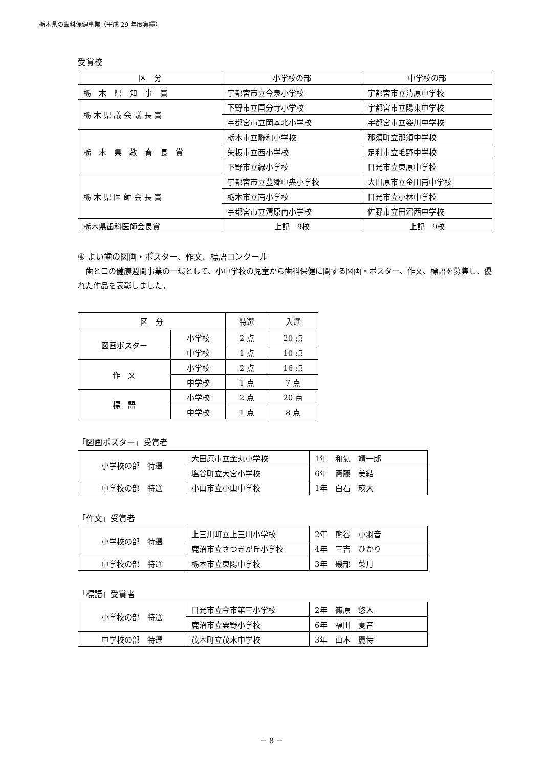栃木県の歯科保健事業（平成 29 年度実績）
受賞校
| 区 分 | 小学校の部 | 中学校の部 |
| --- | --- | --- |
| 栃 木 県 知 事 賞 | 宇都宮市立今泉小学校 | 宇都宮市立清原中学校 |
| 栃 木 県 議 会 議 長 賞 | 下野市立国分寺小学校 | 宇都宮市立陽東中学校 |
| | 宇都宮市立岡本北小学校 | 宇都宮市立姿川中学校 |
| 栃 木 県 教 育 長 賞 | 栃木市立静和小学校 | 那須町立那須中学校 |
| | 矢板市立西小学校 | 足利市立毛野中学校 |
| | 下野市立緑小学校 | 日光市立東原中学校 |
| 栃 木 県 医 師 会 長 賞 | 宇都宮市立豊郷中央小学校 | 大田原市立金田南中学校 |
| | 栃木市立南小学校 | 日光市立小林中学校 |
| | 宇都宮市立清原南小学校 | 佐野市立田沼西中学校 |
| 栃木県歯科医師会長賞 | 上記 9校 | 上記 9校 |
④ よい歯の図画・ポスター、作文、標語コンクール
　歯と口の健康週間事業の一環として、小中学校の児童から歯科保健に関する図画・ポスター、作文、標語を募集し、優れた作品を表彰しました。
| 区 分 | | 特選 | 入選 |
| --- | --- | --- | --- |
| 図画ポスター | 小学校 | 2 点 | 20 点 |
| | 中学校 | 1 点 | 10 点 |
| 作 文 | 小学校 | 2 点 | 16 点 |
| | 中学校 | 1 点 | 7 点 |
| 標 語 | 小学校 | 2 点 | 20 点 |
| | 中学校 | 1 点 | 8 点 |
「図画ポスター」受賞者
| 小学校の部 特選 | 大田原市立金丸小学校 | 1年 和氣 靖一郎 |
| | 塩谷町立大宮小学校 | 6年 斎藤 美結 |
| 中学校の部 特選 | 小山市立小山中学校 | 1年 白石 瑛大 |
「作文」受賞者
| 小学校の部 特選 | 上三川町立上三川小学校 | 2年 熊谷 小羽音 |
| | 鹿沼市立さつきが丘小学校 | 4年 三吉 ひかり |
| 中学校の部 特選 | 栃木市立東陽中学校 | 3年 磯部 菜月 |
「標語」受賞者
| 小学校の部 特選 | 日光市立今市第三小学校 | 2年 篠原 悠人 |
| | 鹿沼市立粟野小学校 | 6年 福田 夏音 |
| 中学校の部 特選 | 茂木町立茂木中学校 | 3年 山本 麗侍 |
− 8 −